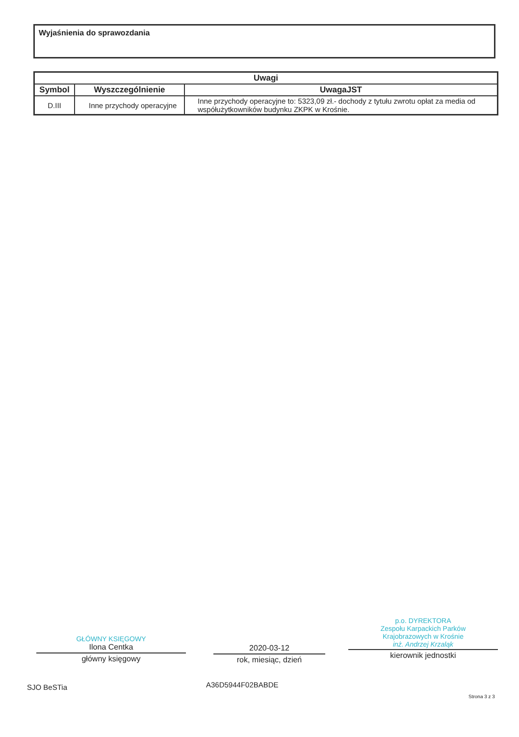Wyjaśnienia do sprawozdania
| Uwagi | | |
| --- | --- | --- |
| Symbol | Wyszczególnienie | UwagaJST |
| D.III | Inne przychody operacyjne | Inne przychody operacyjne to: 5323,09 zł.- dochody z tytułu zwrotu opłat za media od współużytkowników budynku ZKPK w Krośnie. |
GŁÓWNY KSIĘGOWY
Ilona Centka
główny księgowy
2020-03-12
rok, miesiąc, dzień
p.o. DYREKTORA
Zespołu Karpackich Parków
Krajobrazowych w Krośnie
inż. Andrzej Krzaląk
kierownik jednostki
SJO BeSTia A36D5944F02BABDE
Strona 3 z 3